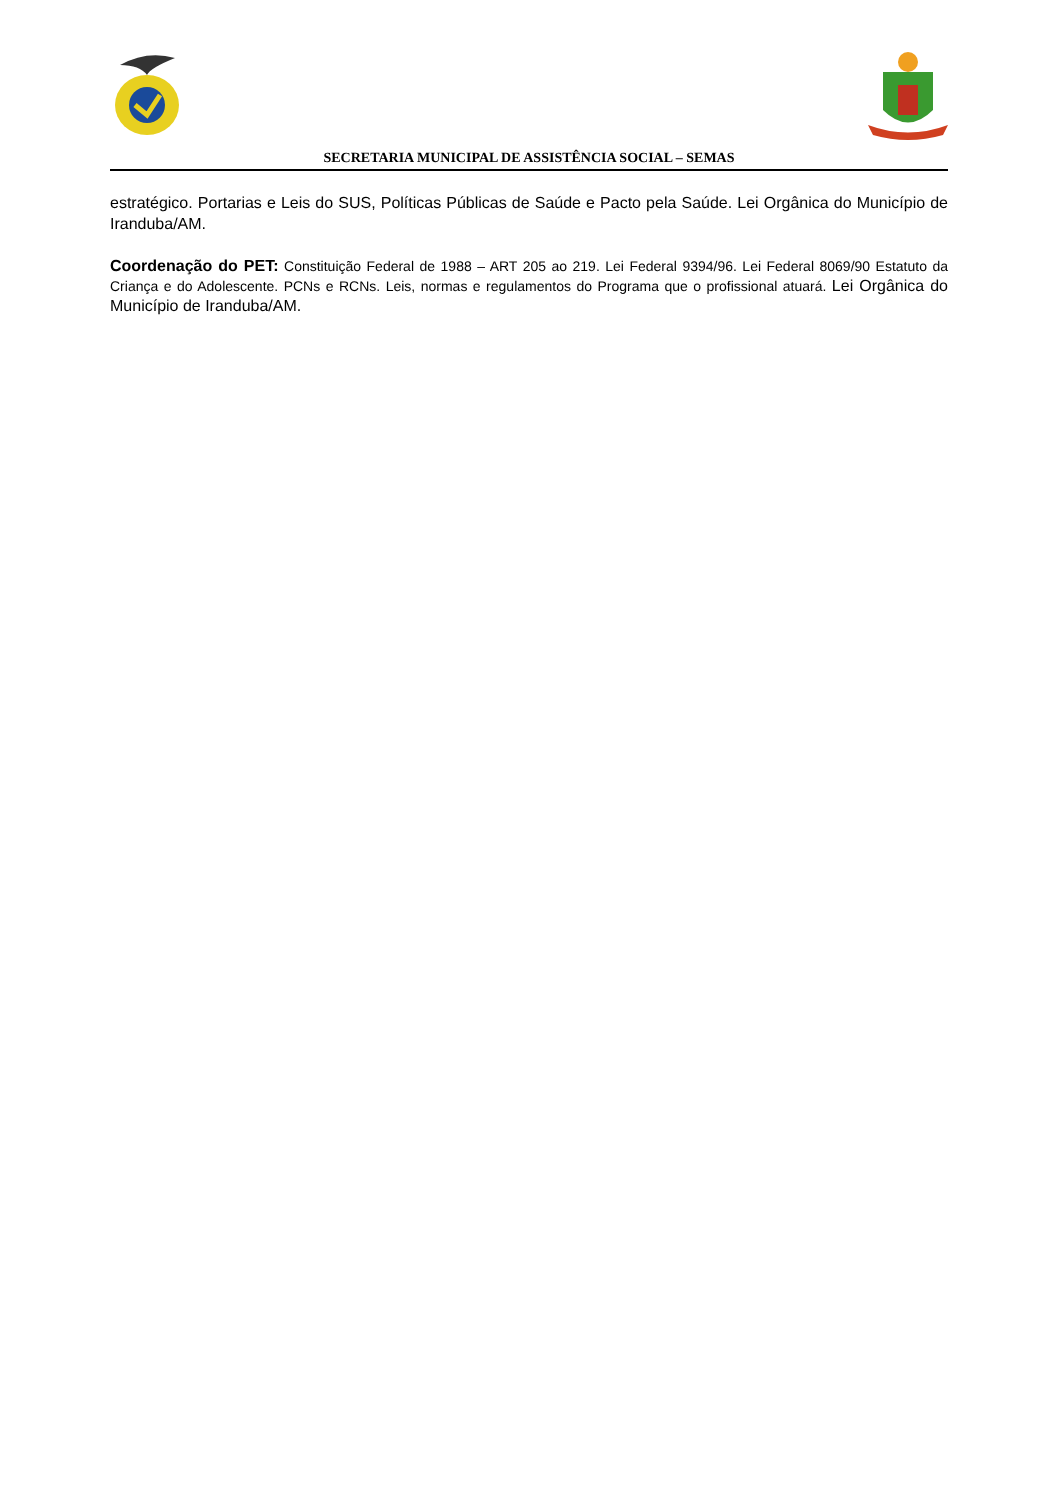SECRETARIA MUNICIPAL DE ASSISTÊNCIA SOCIAL – SEMAS
estratégico. Portarias e Leis do SUS, Políticas Públicas de Saúde e Pacto pela Saúde. Lei Orgânica do Município de Iranduba/AM.
Coordenação do PET: Constituição Federal de 1988 – ART 205 ao 219. Lei Federal 9394/96. Lei Federal 8069/90 Estatuto da Criança e do Adolescente. PCNs e RCNs. Leis, normas e regulamentos do Programa que o profissional atuará. Lei Orgânica do Município de Iranduba/AM.